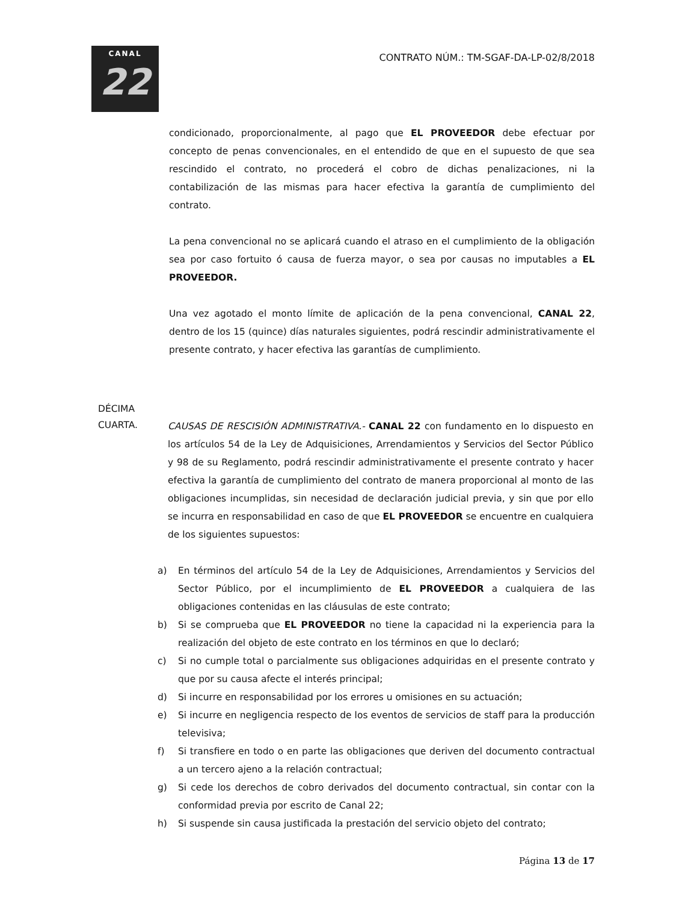CANAL
22
CONTRATO NÚM.: TM-SGAF-DA-LP-02/8/2018
condicionado, proporcionalmente, al pago que EL PROVEEDOR debe efectuar por concepto de penas convencionales, en el entendido de que en el supuesto de que sea rescindido el contrato, no procederá el cobro de dichas penalizaciones, ni la contabilización de las mismas para hacer efectiva la garantía de cumplimiento del contrato.
La pena convencional no se aplicará cuando el atraso en el cumplimiento de la obligación sea por caso fortuito ó causa de fuerza mayor, o sea por causas no imputables a EL PROVEEDOR.
Una vez agotado el monto límite de aplicación de la pena convencional, CANAL 22, dentro de los 15 (quince) días naturales siguientes, podrá rescindir administrativamente el presente contrato, y hacer efectiva las garantías de cumplimiento.
DÉCIMA
CUARTA.
CAUSAS DE RESCISIÓN ADMINISTRATIVA.- CANAL 22 con fundamento en lo dispuesto en los artículos 54 de la Ley de Adquisiciones, Arrendamientos y Servicios del Sector Público y 98 de su Reglamento, podrá rescindir administrativamente el presente contrato y hacer efectiva la garantía de cumplimiento del contrato de manera proporcional al monto de las obligaciones incumplidas, sin necesidad de declaración judicial previa, y sin que por ello se incurra en responsabilidad en caso de que EL PROVEEDOR se encuentre en cualquiera de los siguientes supuestos:
a) En términos del artículo 54 de la Ley de Adquisiciones, Arrendamientos y Servicios del Sector Público, por el incumplimiento de EL PROVEEDOR a cualquiera de las obligaciones contenidas en las cláusulas de este contrato;
b) Si se comprueba que EL PROVEEDOR no tiene la capacidad ni la experiencia para la realización del objeto de este contrato en los términos en que lo declaró;
c) Si no cumple total o parcialmente sus obligaciones adquiridas en el presente contrato y que por su causa afecte el interés principal;
d) Si incurre en responsabilidad por los errores u omisiones en su actuación;
e) Si incurre en negligencia respecto de los eventos de servicios de staff para la producción televisiva;
f) Si transfiere en todo o en parte las obligaciones que deriven del documento contractual a un tercero ajeno a la relación contractual;
g) Si cede los derechos de cobro derivados del documento contractual, sin contar con la conformidad previa por escrito de Canal 22;
h) Si suspende sin causa justificada la prestación del servicio objeto del contrato;
Página 13 de 17